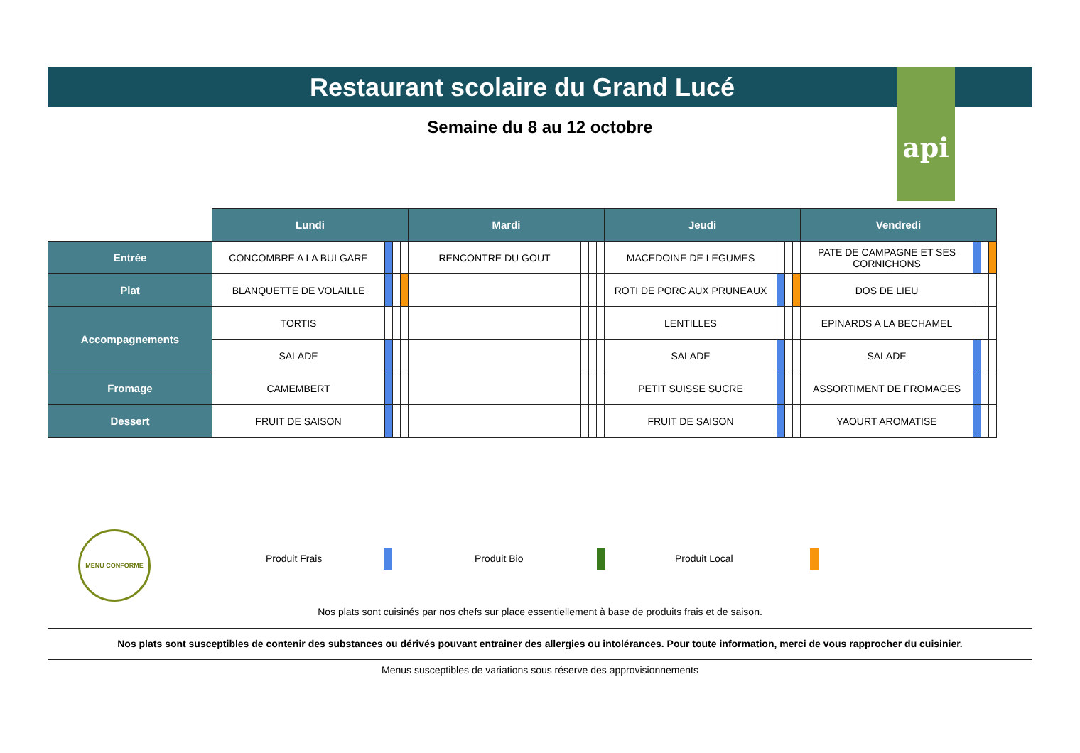Restaurant scolaire du Grand Lucé api
Semaine du 8 au 12 octobre
| | Lundi | | | | Mardi | | | | Jeudi | | | | Vendredi | | | |
| Entrée | CONCOMBRE A LA BULGARE | | | | RENCONTRE DU GOUT | | | | MACEDOINE DE LEGUMES | | | | PATE DE CAMPAGNE ET SES CORNICHONS | | | |
| Plat | BLANQUETTE DE VOLAILLE | | | | | | | | ROTI DE PORC AUX PRUNEAUX | | | | DOS DE LIEU | | | |
| Accompagnements | TORTIS | | | | | | | | LENTILLES | | | | EPINARDS A LA BECHAMEL | | | |
| | SALADE | | | | | | | | SALADE | | | | SALADE | | | |
| Fromage | CAMEMBERT | | | | | | | | PETIT SUISSE SUCRE | | | | ASSORTIMENT DE FROMAGES | | | |
| Dessert | FRUIT DE SAISON | | | | | | | | FRUIT DE SAISON | | | | YAOURT AROMATISE | | | |
MENU CONFORME
Produit Frais Produit Bio Produit Local
Nos plats sont cuisinés par nos chefs sur place essentiellement à base de produits frais et de saison.
Nos plats sont susceptibles de contenir des substances ou dérivés pouvant entrainer des allergies ou intolérances. Pour toute information, merci de vous rapprocher du cuisinier.
Menus susceptibles de variations sous réserve des approvisionnements